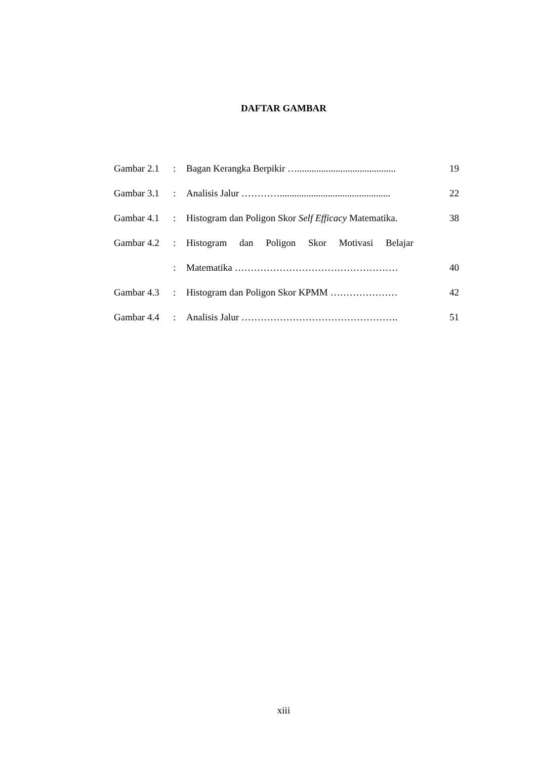DAFTAR GAMBAR
| Gambar 2.1 | : | Bagan Kerangka Berpikir …......................................... | 19 |
| Gambar 3.1 | : | Analisis Jalur ………….............................................. | 22 |
| Gambar 4.1 | : | Histogram dan Poligon Skor Self Efficacy Matematika. | 38 |
| Gambar 4.2 | : | Histogram dan Poligon Skor Motivasi Belajar | |
| | : | Matematika …………………………………………… | 40 |
| Gambar 4.3 | : | Histogram dan Poligon Skor KPMM ………………… | 42 |
| Gambar 4.4 | : | Analisis Jalur …………………………………………. | 51 |
xiii